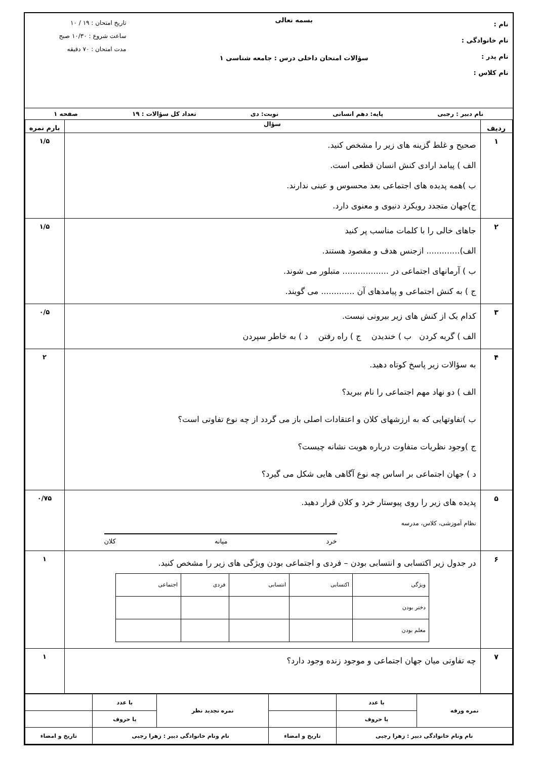نام :
نام خانوادگی :
نام پدر :
نام کلاس :
بسمه تعالی
سؤالات امتحان داخلی درس : جامعه شناسی ۱
تاریخ امتحان : ۱۹ / ۱۰
ساعت شروع : ۱۰/۳۰ صبح
مدت امتحان : ۷۰ دقیقه
نام دبیر : رجبی پایه: دهم انسانی نوبت: دی تعداد کل سؤالات : ۱۹ صفحه ۱
| ردیف | سؤال | بارم نمره |
| --- | --- | --- |
| ۱ | صحیح و غلط گزینه های زیر را مشخص کنید. الف ) پیامد ارادی کنش انسان قطعی است. ب )همه پدیده های اجتماعی بعد محسوس و عینی ندارند. ج)جهان متجدد رویکرد دنیوی و معنوی دارد. | ۱/۵ |
| ۲ | جاهای خالی را با کلمات مناسب پر کنید الف)............. ازجنس هدف و مقصود هستند. ب ) آرمانهای اجتماعی در .................. متبلور می شوند. ج ) به کنش اجتماعی و پیامدهای آن ............. می گویند. | ۱/۵ |
| ۳ | کدام یک از کنش های زیر بیرونی نیست. الف ) گریه کردن ب ) خندیدن ج ) راه رفتن د ) به خاطر سپردن | ۰/۵ |
| ۴ | به سؤالات زیر پاسخ کوتاه دهید. الف ) دو نهاد مهم اجتماعی را نام ببرید؟ ب )تفاوتهایی که به ارزشهای کلان و اعتقادات اصلی باز می گردد از چه نوع تفاوتی است؟ ج )وجود نظریات متفاوت درباره هویت نشانه چیست؟ د ) جهان اجتماعی بر اساس چه نوع آگاهی هایی شکل می گیرد؟ | ۲ |
| ۵ | پدیده های زیر را روی پیوستار خرد و کلان قرار دهید. نظام آموزشی، کلاس، مدرسه خرد میانه کلان | ۰/۷۵ |
| ۶ | در جدول زیر اکتسابی و انتسابی بودن – فردی و اجتماعی بودن ویژگی های زیر را مشخص کنید. / ویژگی / اکتسابی / انتسابی / فردی / اجتماعی / / دختر بودن / / / / / / معلم بودن / / / / / | ۱ |
| ۷ | چه تفاوتی میان جهان اجتماعی و موجود زنده وجود دارد؟ | ۱ |
| نمره ورقه | با عدد | | نمره تجدید نظر | با عدد | |
| | با حروف | | | با حروف | |
| نام ونام خانوادگی دبیر : زهرا رجبی | | تاریخ و امضاء | نام ونام خانوادگی دبیر : زهرا رجبی | | تاریخ و امضاء |